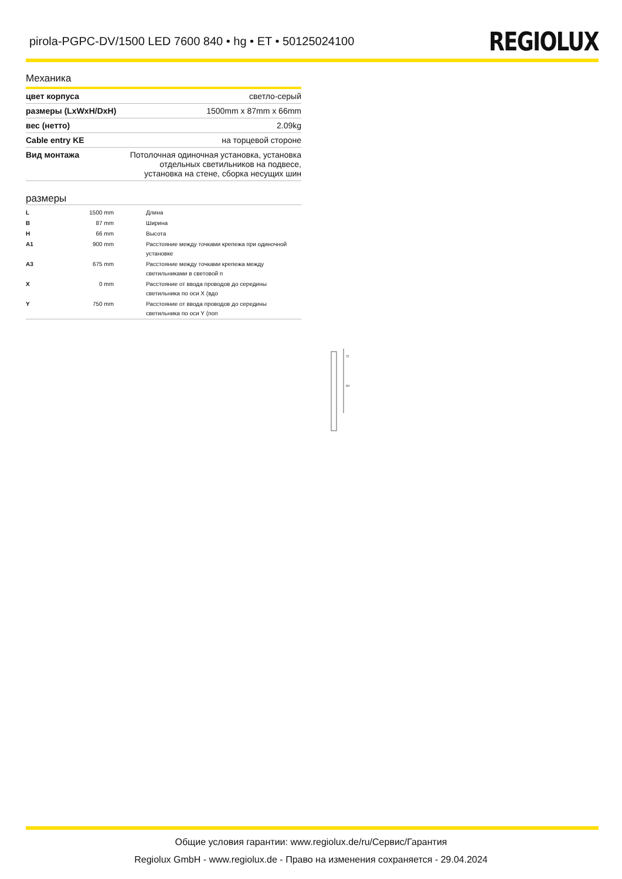pirola-PGPC-DV/1500 LED 7600 840 • hg • ET • 50125024100
REGIOLUX
Механика
| цвет корпуса | светло-серый |
| размеры (LxWxH/DxH) | 1500mm x 87mm x 66mm |
| вес (нетто) | 2.09kg |
| Cable entry KE | на торцевой стороне |
| Вид монтажа | Потолочная одиночная установка, установка отдельных светильников на подвесе, установка на стене, сборка несущих шин |
размеры
| L | 1500 mm | Длина |
| B | 87 mm | Ширина |
| H | 66 mm | Высота |
| A1 | 900 mm | Расстояние между точками крепежа при одиночной установке |
| A3 | 675 mm | Расстояние между точками крепежа между светильниками в световой п |
| X | 0 mm | Расстояние от ввода проводов до середины светильника по оси X (вдо |
| Y | 750 mm | Расстояние от ввода проводов до середины светильника по оси Y (поп |
72
A4
Общие условия гарантии: www.regiolux.de/ru/Сервис/Гарантия
Regiolux GmbH - www.regiolux.de - Право на изменения сохраняется - 29.04.2024